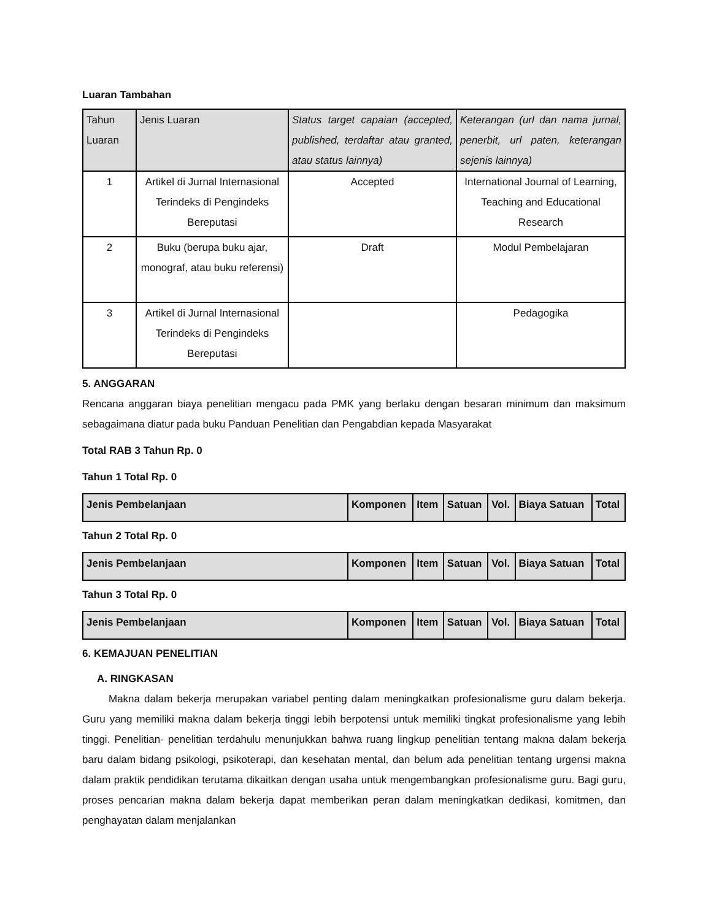Luaran Tambahan
| Tahun Luaran | Jenis Luaran | Status target capaian (accepted, published, terdaftar atau granted, atau status lainnya) | Keterangan (url dan nama jurnal, penerbit, url paten, keterangan sejenis lainnya) |
| --- | --- | --- | --- |
| 1 | Artikel di Jurnal Internasional Terindeks di Pengindeks Bereputasi | Accepted | International Journal of Learning, Teaching and Educational Research |
| 2 | Buku (berupa buku ajar, monograf, atau buku referensi) | Draft | Modul Pembelajaran |
| 3 | Artikel di Jurnal Internasional Terindeks di Pengindeks Bereputasi | | Pedagogika |
5. ANGGARAN
Rencana anggaran biaya penelitian mengacu pada PMK yang berlaku dengan besaran minimum dan maksimum sebagaimana diatur pada buku Panduan Penelitian dan Pengabdian kepada Masyarakat
Total RAB 3 Tahun Rp. 0
Tahun 1 Total Rp. 0
| Jenis Pembelanjaan | Komponen | Item | Satuan | Vol. | Biaya Satuan | Total |
| --- | --- | --- | --- | --- | --- | --- |
Tahun 2 Total Rp. 0
| Jenis Pembelanjaan | Komponen | Item | Satuan | Vol. | Biaya Satuan | Total |
| --- | --- | --- | --- | --- | --- | --- |
Tahun 3 Total Rp. 0
| Jenis Pembelanjaan | Komponen | Item | Satuan | Vol. | Biaya Satuan | Total |
| --- | --- | --- | --- | --- | --- | --- |
6. KEMAJUAN PENELITIAN
A. RINGKASAN
Makna dalam bekerja merupakan variabel penting dalam meningkatkan profesionalisme guru dalam bekerja. Guru yang memiliki makna dalam bekerja tinggi lebih berpotensi untuk memiliki tingkat profesionalisme yang lebih tinggi. Penelitian- penelitian terdahulu menunjukkan bahwa ruang lingkup penelitian tentang makna dalam bekerja baru dalam bidang psikologi, psikoterapi, dan kesehatan mental, dan belum ada penelitian tentang urgensi makna dalam praktik pendidikan terutama dikaitkan dengan usaha untuk mengembangkan profesionalisme guru. Bagi guru, proses pencarian makna dalam bekerja dapat memberikan peran dalam meningkatkan dedikasi, komitmen, dan penghayatan dalam menjalankan